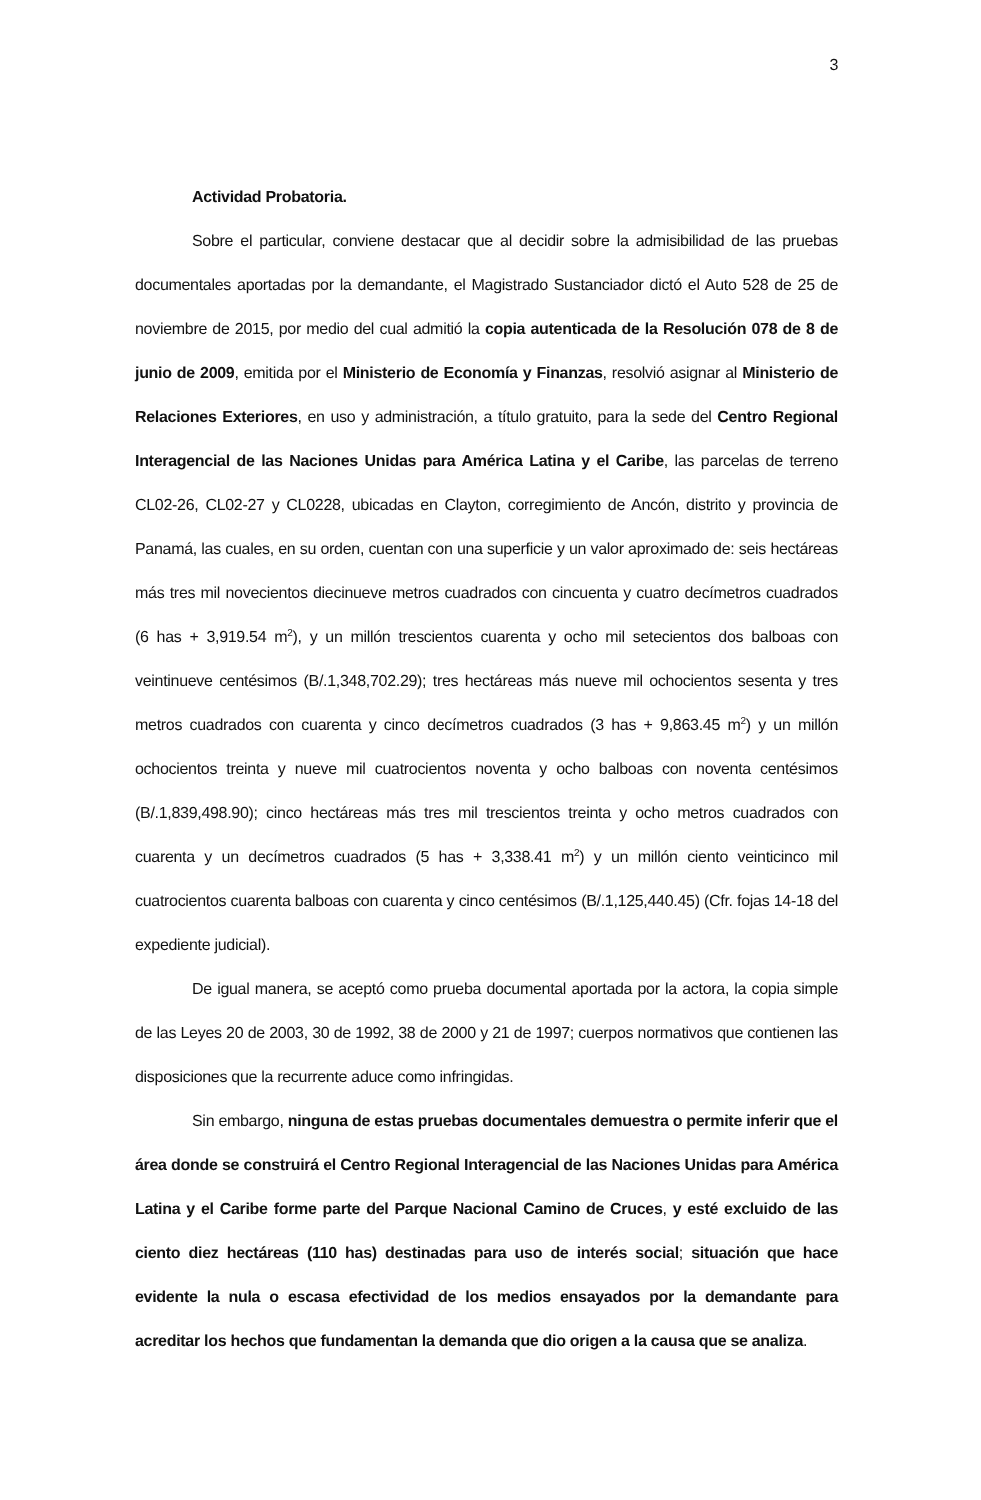3
Actividad Probatoria.
Sobre el particular, conviene destacar que al decidir sobre la admisibilidad de las pruebas documentales aportadas por la demandante, el Magistrado Sustanciador dictó el Auto 528 de 25 de noviembre de 2015, por medio del cual admitió la copia autenticada de la Resolución 078 de 8 de junio de 2009, emitida por el Ministerio de Economía y Finanzas, resolvió asignar al Ministerio de Relaciones Exteriores, en uso y administración, a título gratuito, para la sede del Centro Regional Interagencial de las Naciones Unidas para América Latina y el Caribe, las parcelas de terreno CL02-26, CL02-27 y CL0228, ubicadas en Clayton, corregimiento de Ancón, distrito y provincia de Panamá, las cuales, en su orden, cuentan con una superficie y un valor aproximado de: seis hectáreas más tres mil novecientos diecinueve metros cuadrados con cincuenta y cuatro decímetros cuadrados (6 has + 3,919.54 m<sup>2</sup>), y un millón trescientos cuarenta y ocho mil setecientos dos balboas con veintinueve centésimos (B/.1,348,702.29); tres hectáreas más nueve mil ochocientos sesenta y tres metros cuadrados con cuarenta y cinco decímetros cuadrados (3 has + 9,863.45 m<sup>2</sup>) y un millón ochocientos treinta y nueve mil cuatrocientos noventa y ocho balboas con noventa centésimos (B/.1,839,498.90); cinco hectáreas más tres mil trescientos treinta y ocho metros cuadrados con cuarenta y un decímetros cuadrados (5 has + 3,338.41 m<sup>2</sup>) y un millón ciento veinticinco mil cuatrocientos cuarenta balboas con cuarenta y cinco centésimos (B/.1,125,440.45) (Cfr. fojas 14-18 del expediente judicial).
De igual manera, se aceptó como prueba documental aportada por la actora, la copia simple de las Leyes 20 de 2003, 30 de 1992, 38 de 2000 y 21 de 1997; cuerpos normativos que contienen las disposiciones que la recurrente aduce como infringidas.
Sin embargo, ninguna de estas pruebas documentales demuestra o permite inferir que el área donde se construirá el Centro Regional Interagencial de las Naciones Unidas para América Latina y el Caribe forme parte del Parque Nacional Camino de Cruces, y esté excluido de las ciento diez hectáreas (110 has) destinadas para uso de interés social; situación que hace evidente la nula o escasa efectividad de los medios ensayados por la demandante para acreditar los hechos que fundamentan la demanda que dio origen a la causa que se analiza.